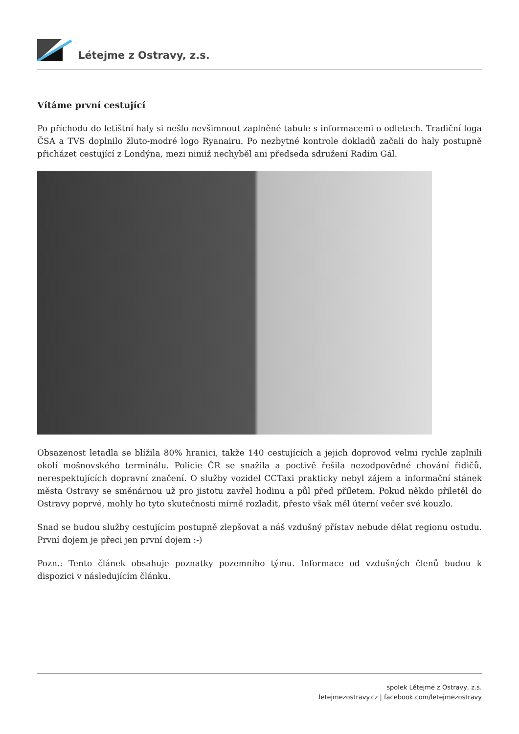Létejme z Ostravy, z.s.
Vítáme první cestující
Po příchodu do letištní haly si nešlo nevšimnout zaplněné tabule s informacemi o odletech. Tradiční loga ČSA a TVS doplnilo žluto-modré logo Ryanairu. Po nezbytné kontrole dokladů začali do haly postupně přicházet cestující z Londýna, mezi nimiž nechyběl ani předseda sdružení Radim Gál.
Obsazenost letadla se blížila 80% hranici, takže 140 cestujících a jejich doprovod velmi rychle zaplnili okolí mošnovského terminálu. Policie ČR se snažila a poctivě řešila nezodpovědné chování řidičů, nerespektujících dopravní značení. O služby vozidel CCTaxi prakticky nebyl zájem a informační stánek města Ostravy se směnárnou už pro jistotu zavřel hodinu a půl před příletem. Pokud někdo přiletěl do Ostravy poprvé, mohly ho tyto skutečnosti mírně rozladit, přesto však měl úterní večer své kouzlo.
Snad se budou služby cestujícím postupně zlepšovat a náš vzdušný přístav nebude dělat regionu ostudu. První dojem je přeci jen první dojem :-)
Pozn.: Tento článek obsahuje poznatky pozemního týmu. Informace od vzdušných členů budou k dispozici v následujícím článku.
spolek Létejme z Ostravy, z.s.
letejmezostravy.cz | facebook.com/letejmezostravy